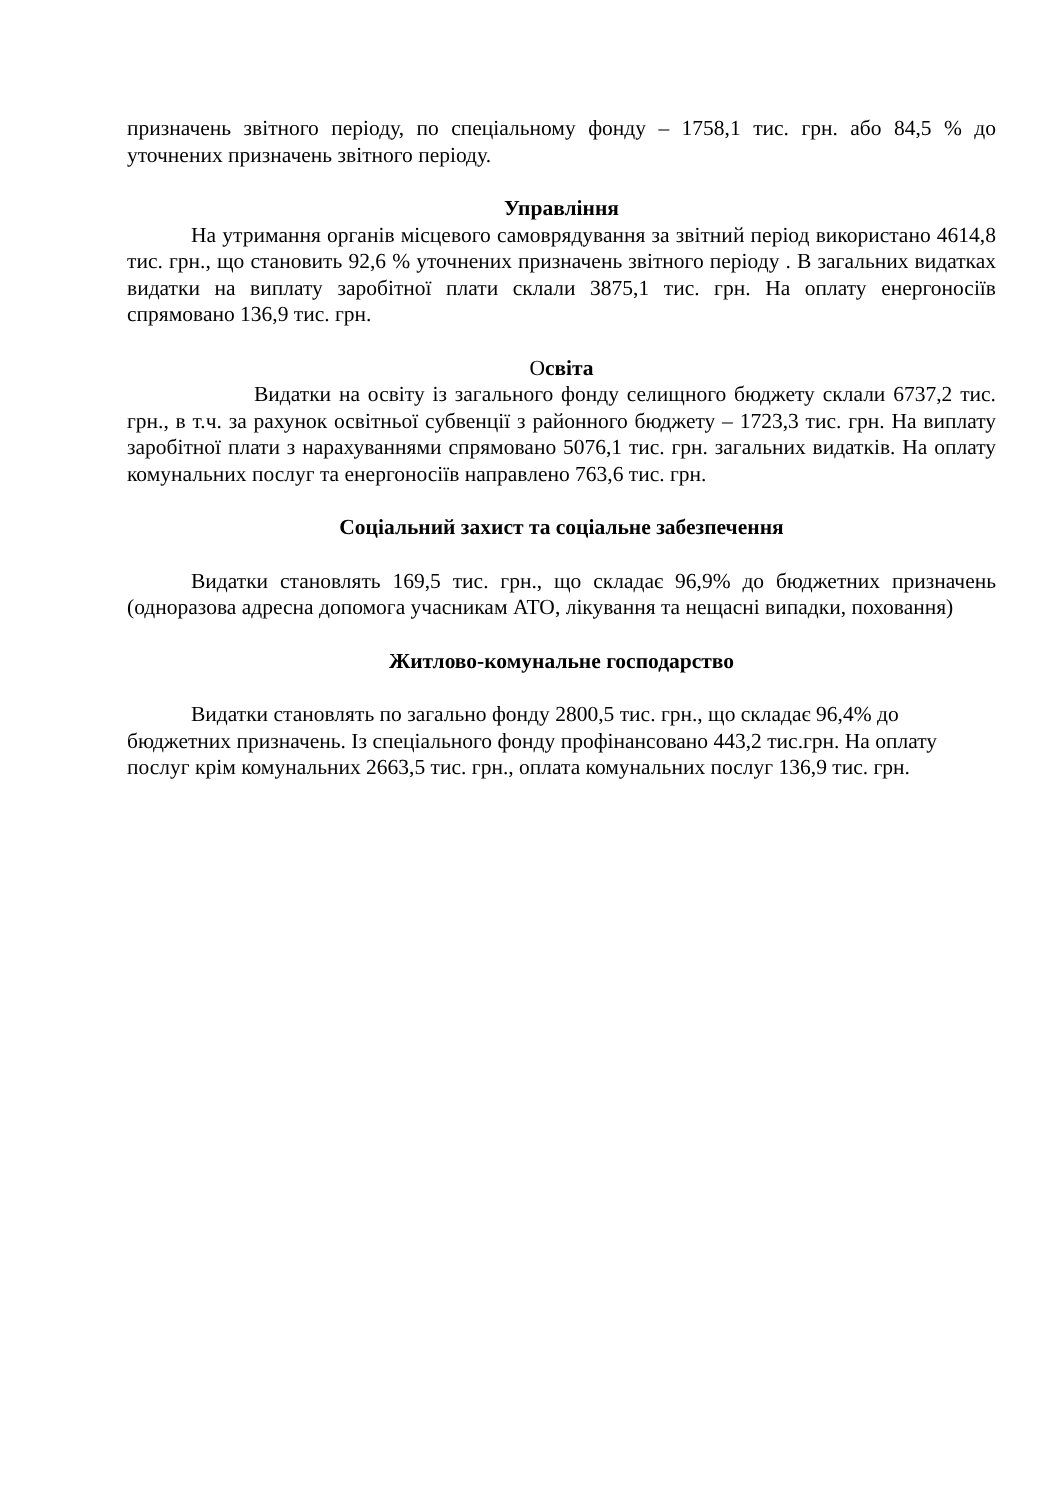призначень звітного періоду, по спеціальному фонду – 1758,1 тис. грн. або 84,5 % до уточнених призначень звітного періоду.
Управління
На утримання органів місцевого самоврядування за звітний період використано 4614,8 тис. грн., що становить 92,6 % уточнених призначень звітного періоду . В загальних видатках видатки на виплату заробітної плати склали 3875,1 тис. грн. На оплату енергоносіїв спрямовано 136,9 тис. грн.
Освіта
Видатки на освіту із загального фонду селищного бюджету склали 6737,2 тис. грн., в т.ч. за рахунок освітньої субвенції з районного бюджету – 1723,3 тис. грн. На виплату заробітної плати з нарахуваннями спрямовано 5076,1 тис. грн. загальних видатків. На оплату комунальних послуг та енергоносіїв направлено 763,6 тис. грн.
Соціальний захист та соціальне забезпечення
Видатки становлять 169,5 тис. грн., що складає 96,9% до бюджетних призначень (одноразова адресна допомога учасникам АТО, лікування та нещасні випадки, поховання)
Житлово-комунальне господарство
Видатки становлять по загально фонду 2800,5 тис. грн., що складає 96,4% до бюджетних призначень. Із спеціального фонду профінансовано 443,2 тис.грн. На оплату послуг крім комунальних 2663,5 тис. грн., оплата комунальних послуг 136,9 тис. грн.